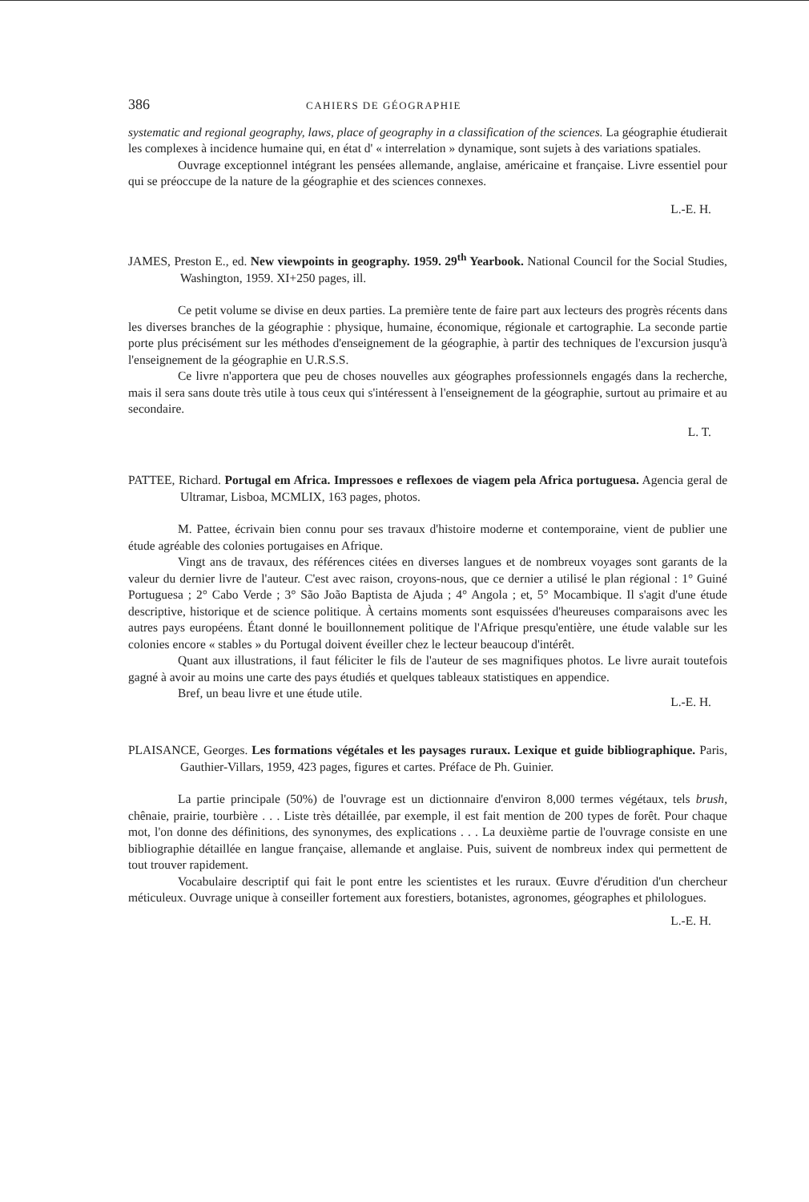386 CAHIERS DE GÉOGRAPHIE
systematic and regional geography, laws, place of geography in a classification of the sciences. La géographie étudierait les complexes à incidence humaine qui, en état d' « interrelation » dynamique, sont sujets à des variations spatiales.
Ouvrage exceptionnel intégrant les pensées allemande, anglaise, américaine et française. Livre essentiel pour qui se préoccupe de la nature de la géographie et des sciences connexes.
L.-E. H.
JAMES, Preston E., ed. New viewpoints in geography. 1959. 29<sup>th</sup> Yearbook. National Council for the Social Studies, Washington, 1959. XI+250 pages, ill.
Ce petit volume se divise en deux parties. La première tente de faire part aux lecteurs des progrès récents dans les diverses branches de la géographie : physique, humaine, économique, régionale et cartographie. La seconde partie porte plus précisément sur les méthodes d'enseignement de la géographie, à partir des techniques de l'excursion jusqu'à l'enseignement de la géographie en U.R.S.S.
Ce livre n'apportera que peu de choses nouvelles aux géographes professionnels engagés dans la recherche, mais il sera sans doute très utile à tous ceux qui s'intéressent à l'enseignement de la géographie, surtout au primaire et au secondaire.
L. T.
PATTEE, Richard. Portugal em Africa. Impressoes e reflexoes de viagem pela Africa portuguesa. Agencia geral de Ultramar, Lisboa, MCMLIX, 163 pages, photos.
M. Pattee, écrivain bien connu pour ses travaux d'histoire moderne et contemporaine, vient de publier une étude agréable des colonies portugaises en Afrique.
Vingt ans de travaux, des références citées en diverses langues et de nombreux voyages sont garants de la valeur du dernier livre de l'auteur. C'est avec raison, croyons-nous, que ce dernier a utilisé le plan régional : 1° Guiné Portuguesa ; 2° Cabo Verde ; 3° São João Baptista de Ajuda ; 4° Angola ; et, 5° Mocambique. Il s'agit d'une étude descriptive, historique et de science politique. À certains moments sont esquissées d'heureuses comparaisons avec les autres pays européens. Étant donné le bouillonnement politique de l'Afrique presqu'entière, une étude valable sur les colonies encore « stables » du Portugal doivent éveiller chez le lecteur beaucoup d'intérêt.
Quant aux illustrations, il faut féliciter le fils de l'auteur de ses magnifiques photos. Le livre aurait toutefois gagné à avoir au moins une carte des pays étudiés et quelques tableaux statistiques en appendice.
Bref, un beau livre et une étude utile.
L.-E. H.
PLAISANCE, Georges. Les formations végétales et les paysages ruraux. Lexique et guide bibliographique. Paris, Gauthier-Villars, 1959, 423 pages, figures et cartes. Préface de Ph. Guinier.
La partie principale (50%) de l'ouvrage est un dictionnaire d'environ 8,000 termes végétaux, tels brush, chênaie, prairie, tourbière . . . Liste très détaillée, par exemple, il est fait mention de 200 types de forêt. Pour chaque mot, l'on donne des définitions, des synonymes, des explications . . . La deuxième partie de l'ouvrage consiste en une bibliographie détaillée en langue française, allemande et anglaise. Puis, suivent de nombreux index qui permettent de tout trouver rapidement.
Vocabulaire descriptif qui fait le pont entre les scientistes et les ruraux. Œuvre d'érudition d'un chercheur méticuleux. Ouvrage unique à conseiller fortement aux forestiers, botanistes, agronomes, géographes et philologues.
L.-E. H.